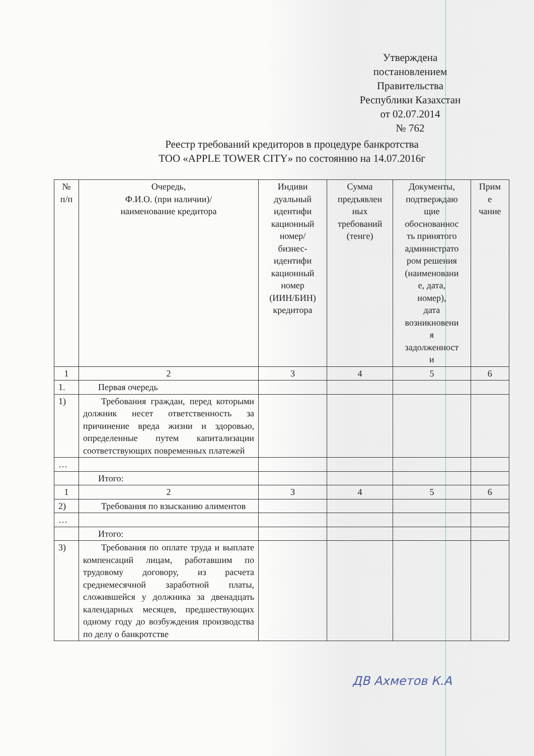Утверждена
постановлением
Правительства
Республики Казахстан
от 02.07.2014
№ 762
Реестр требований кредиторов в процедуре банкротства
ТОО «APPLE TOWER CITY» по состоянию на 14.07.2016г
| № п/п | Очередь, Ф.И.О. (при наличии)/ наименование кредитора | Индиви дуальный идентифи кационный номер/ бизнес- идентифи кационный номер (ИИН/БИН) кредитора | Сумма предъявлен ных требований (тенге) | Документы, подтверждаю щие обоснованнос ть принятого администрато ром решения (наименовани е, дата, номер), дата возникновени я задолженност и | Прим е чание |
| 1 | 2 | 3 | 4 | 5 | 6 |
| 1. | Первая очередь | | | | |
| 1) | Требования граждан, перед которыми должник несет ответственность за причинение вреда жизни и здоровью, определенные путем капитализации соответствующих повременных платежей | | | | |
| … | | | | | |
| | Итого: | | | | |
| 1 | 2 | 3 | 4 | 5 | 6 |
| 2) | Требования по взысканию алиментов | | | | |
| … | | | | | |
| | Итого: | | | | |
| 3) | Требования по оплате труда и выплате компенсаций лицам, работавшим по трудовому договору, из расчета среднемесячной заработной платы, сложившейся у должника за двенадцать календарных месяцев, предшествующих одному году до возбуждения производства по делу о банкротстве | | | | |
ДВ Ахметов К.А